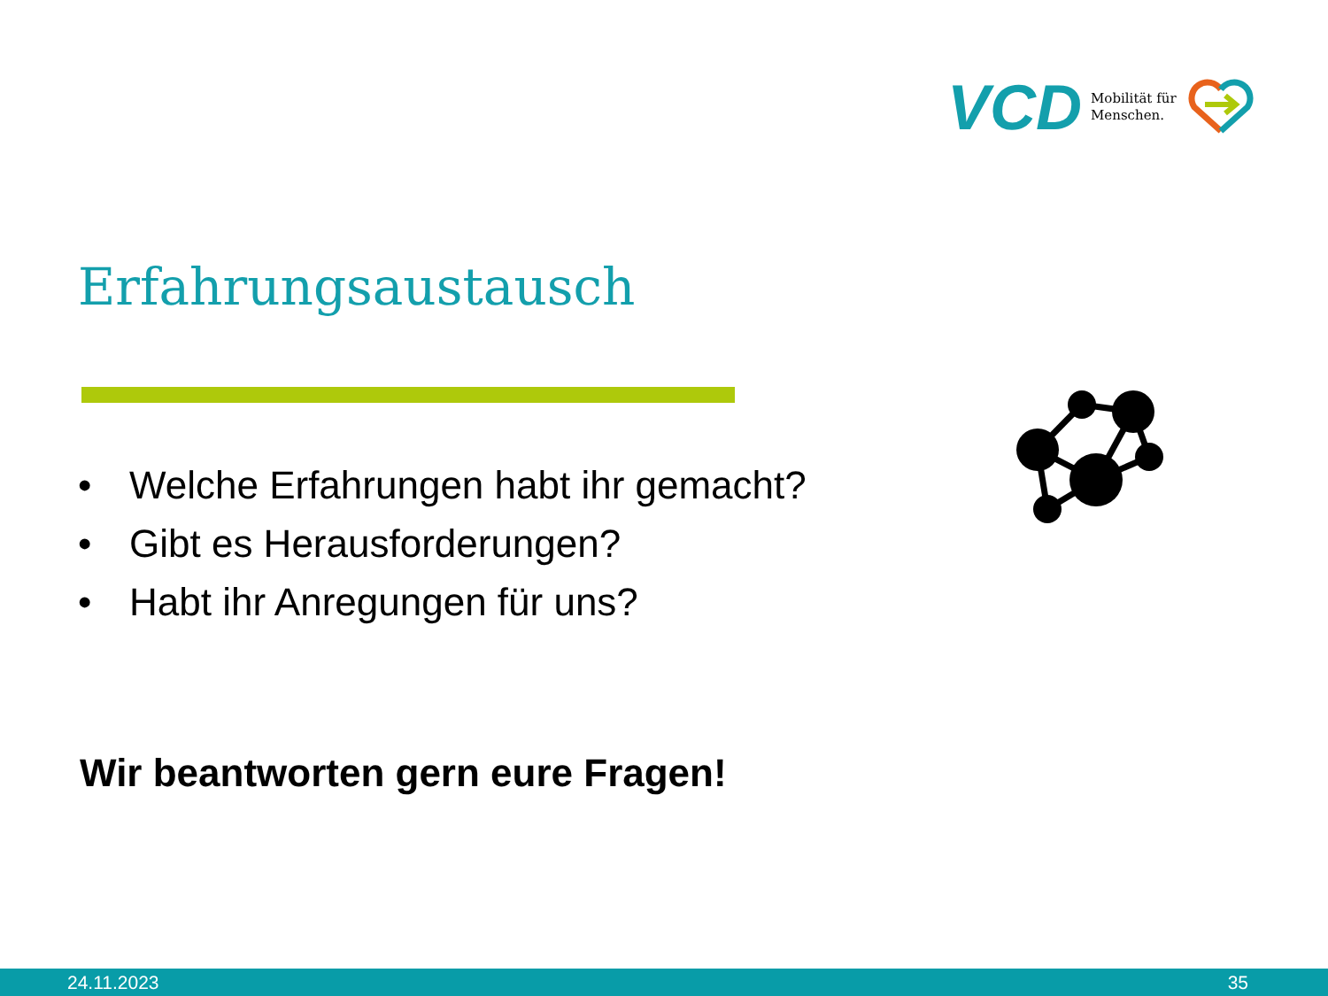VCD Mobilität für
Menschen.
Erfahrungsaustausch
• Welche Erfahrungen habt ihr gemacht?
• Gibt es Herausforderungen?
• Habt ihr Anregungen für uns?
Wir beantworten gern eure Fragen!
24.11.2023 35